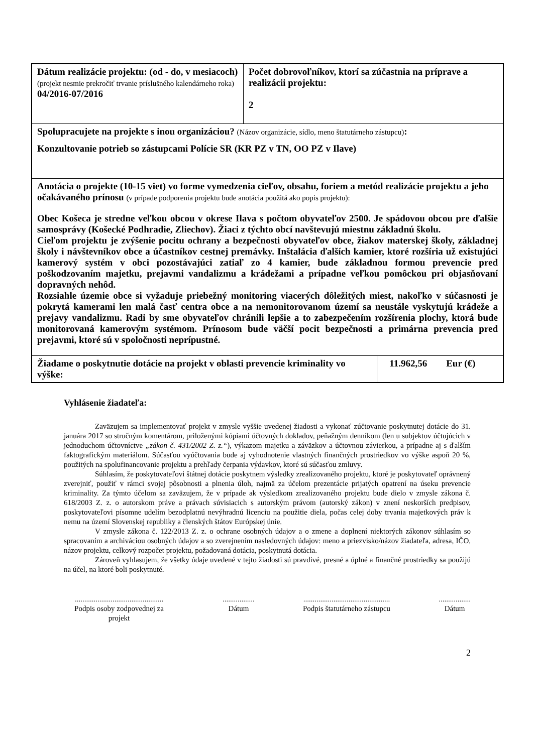| Dátum realizácie projektu: (od - do, v mesiacoch) (projekt nesmie prekročiť trvanie príslušného kalendárneho roka) 04/2016-07/2016 | Počet dobrovoľníkov, ktorí sa zúčastnia na príprave a realizácii projektu: 2 | |
| Spolupracujete na projekte s inou organizáciou? (Názov organizácie, sídlo, meno štatutárneho zástupcu) : Konzultovanie potrieb so zástupcami Polície SR (KR PZ v TN, OO PZ v Ilave) | | |
| Anotácia o projekte (10-15 viet) vo forme vymedzenia cieľov, obsahu, foriem a metód realizácie projektu a jeho očakávaného prínosu (v prípade podporenia projektu bude anotácia použitá ako popis projektu): Obec Košeca je stredne veľkou obcou v okrese Ilava s počtom obyvateľov 2500. Je spádovou obcou pre ďalšie samosprávy (Košecké Podhradie, Zliechov). Žiaci z týchto obcí navštevujú miestnu základnú školu. Cieľom projektu je zvýšenie pocitu ochrany a bezpečnosti obyvateľov obce, žiakov materskej školy, základnej školy i návštevníkov obce a účastníkov cestnej premávky. Inštalácia ďalších kamier, ktoré rozšíria už existujúci kamerový systém v obci pozostávajúci zatiaľ zo 4 kamier, bude základnou formou prevencie pred poškodzovaním majetku, prejavmi vandalizmu a krádežami a prípadne veľkou pomôckou pri objasňovaní dopravných nehôd. Rozsiahle územie obce si vyžaduje priebežný monitoring viacerých dôležitých miest, nakoľko v súčasnosti je pokrytá kamerami len malá časť centra obce a na nemonitorovanom území sa neustále vyskytujú krádeže a prejavy vandalizmu. Radi by sme obyvateľov chránili lepšie a to zabezpečením rozšírenia plochy, ktorá bude monitorovaná kamerovým systémom. Prínosom bude väčší pocit bezpečnosti a primárna prevencia pred prejavmi, ktoré sú v spoločnosti neprípustné. | | |
| Žiadame o poskytnutie dotácie na projekt v oblasti prevencie kriminality vo výške: | | 11.962,56 Eur (€) |
Vyhlásenie žiadateľa:
Zaväzujem sa implementovať projekt v zmysle vyššie uvedenej žiadosti a vykonať zúčtovanie poskytnutej dotácie do 31. januára 2017 so stručným komentárom, priloženými kópiami účtovných dokladov, peňažným denníkom (len u subjektov účtujúcich v jednoduchom účtovníctve „zákon č. 431/2002 Z. z.“), výkazom majetku a záväzkov a účtovnou závierkou, a prípadne aj s ďalším faktografickým materiálom. Súčasťou vyúčtovania bude aj vyhodnotenie vlastných finančných prostriedkov vo výške aspoň 20 %, použitých na spolufinancovanie projektu a prehľady čerpania výdavkov, ktoré sú súčasťou zmluvy.
Súhlasím, že poskytovateľovi štátnej dotácie poskytnem výsledky zrealizovaného projektu, ktoré je poskytovateľ oprávnený zverejniť, použiť v rámci svojej pôsobnosti a plnenia úloh, najmä za účelom prezentácie prijatých opatrení na úseku prevencie kriminality. Za týmto účelom sa zaväzujem, že v prípade ak výsledkom zrealizovaného projektu bude dielo v zmysle zákona č. 618/2003 Z. z. o autorskom práve a právach súvisiacich s autorským právom (autorský zákon) v znení neskorších predpisov, poskytovateľovi písomne udelím bezodplatnú nevýhradnú licenciu na použitie diela, počas celej doby trvania majetkových práv k nemu na území Slovenskej republiky a členských štátov Európskej únie.
V zmysle zákona č. 122/2013 Z. z. o ochrane osobných údajov a o zmene a doplnení niektorých zákonov súhlasím so spracovaním a archiváciou osobných údajov a so zverejnením nasledovných údajov: meno a priezvisko/názov žiadateľa, adresa, IČO, názov projektu, celkový rozpočet projektu, požadovaná dotácia, poskytnutá dotácia.
Zároveň vyhlasujem, že všetky údaje uvedené v tejto žiadosti sú pravdivé, presné a úplné a finančné prostriedky sa použijú na účel, na ktoré boli poskytnuté.
...............................................
Podpis osoby zodpovednej za projekt
.................
Dátum
..............................................
Podpis štatutárneho zástupcu
.................
Dátum
2